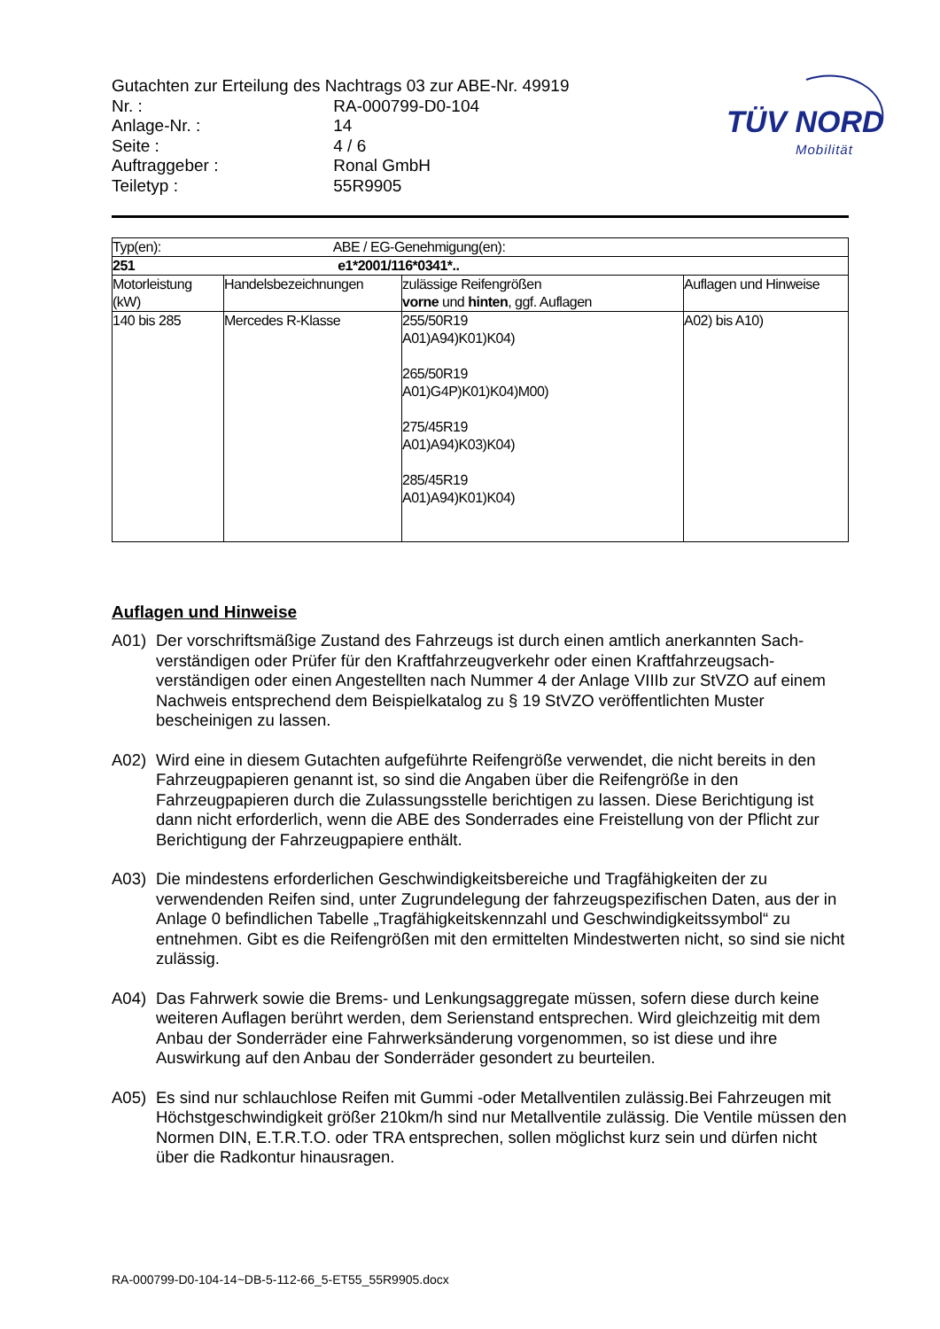Gutachten zur Erteilung des Nachtrags 03 zur ABE-Nr. 49919
Nr. : RA-000799-D0-104
Anlage-Nr. : 14
Seite : 4 / 6
Auftraggeber : Ronal GmbH
Teiletyp : 55R9905
TÜV NORD
Mobilität
| Typ(en): ABE / EG-Genehmigung(en): | | | |
| 251 e1*2001/116*0341*.. | | | |
| Motorleistung (kW) | Handelsbezeichnungen | zulässige Reifengrößen vorne und hinten , ggf. Auflagen | Auflagen und Hinweise |
| 140 bis 285 | Mercedes R-Klasse | 255/50R19 A01)A94)K01)K04) 265/50R19 A01)G4P)K01)K04)M00) 275/45R19 A01)A94)K03)K04) 285/45R19 A01)A94)K01)K04) | A02) bis A10) |
Auflagen und Hinweise
A01) Der vorschriftsmäßige Zustand des Fahrzeugs ist durch einen amtlich anerkannten Sach-verständigen oder Prüfer für den Kraftfahrzeugverkehr oder einen Kraftfahrzeugsach-verständigen oder einen Angestellten nach Nummer 4 der Anlage VIIIb zur StVZO auf einem Nachweis entsprechend dem Beispielkatalog zu § 19 StVZO veröffentlichten Muster bescheinigen zu lassen.
A02) Wird eine in diesem Gutachten aufgeführte Reifengröße verwendet, die nicht bereits in den Fahrzeugpapieren genannt ist, so sind die Angaben über die Reifengröße in den Fahrzeugpapieren durch die Zulassungsstelle berichtigen zu lassen. Diese Berichtigung ist dann nicht erforderlich, wenn die ABE des Sonderrades eine Freistellung von der Pflicht zur Berichtigung der Fahrzeugpapiere enthält.
A03) Die mindestens erforderlichen Geschwindigkeitsbereiche und Tragfähigkeiten der zu verwendenden Reifen sind, unter Zugrundelegung der fahrzeugspezifischen Daten, aus der in Anlage 0 befindlichen Tabelle „Tragfähigkeitskennzahl und Geschwindigkeitssymbol“ zu entnehmen. Gibt es die Reifengrößen mit den ermittelten Mindestwerten nicht, so sind sie nicht zulässig.
A04) Das Fahrwerk sowie die Brems- und Lenkungsaggregate müssen, sofern diese durch keine weiteren Auflagen berührt werden, dem Serienstand entsprechen. Wird gleichzeitig mit dem Anbau der Sonderräder eine Fahrwerksänderung vorgenommen, so ist diese und ihre Auswirkung auf den Anbau der Sonderräder gesondert zu beurteilen.
A05) Es sind nur schlauchlose Reifen mit Gummi -oder Metallventilen zulässig.Bei Fahrzeugen mit Höchstgeschwindigkeit größer 210km/h sind nur Metallventile zulässig. Die Ventile müssen den Normen DIN, E.T.R.T.O. oder TRA entsprechen, sollen möglichst kurz sein und dürfen nicht über die Radkontur hinausragen.
RA-000799-D0-104-14~DB-5-112-66_5-ET55_55R9905.docx